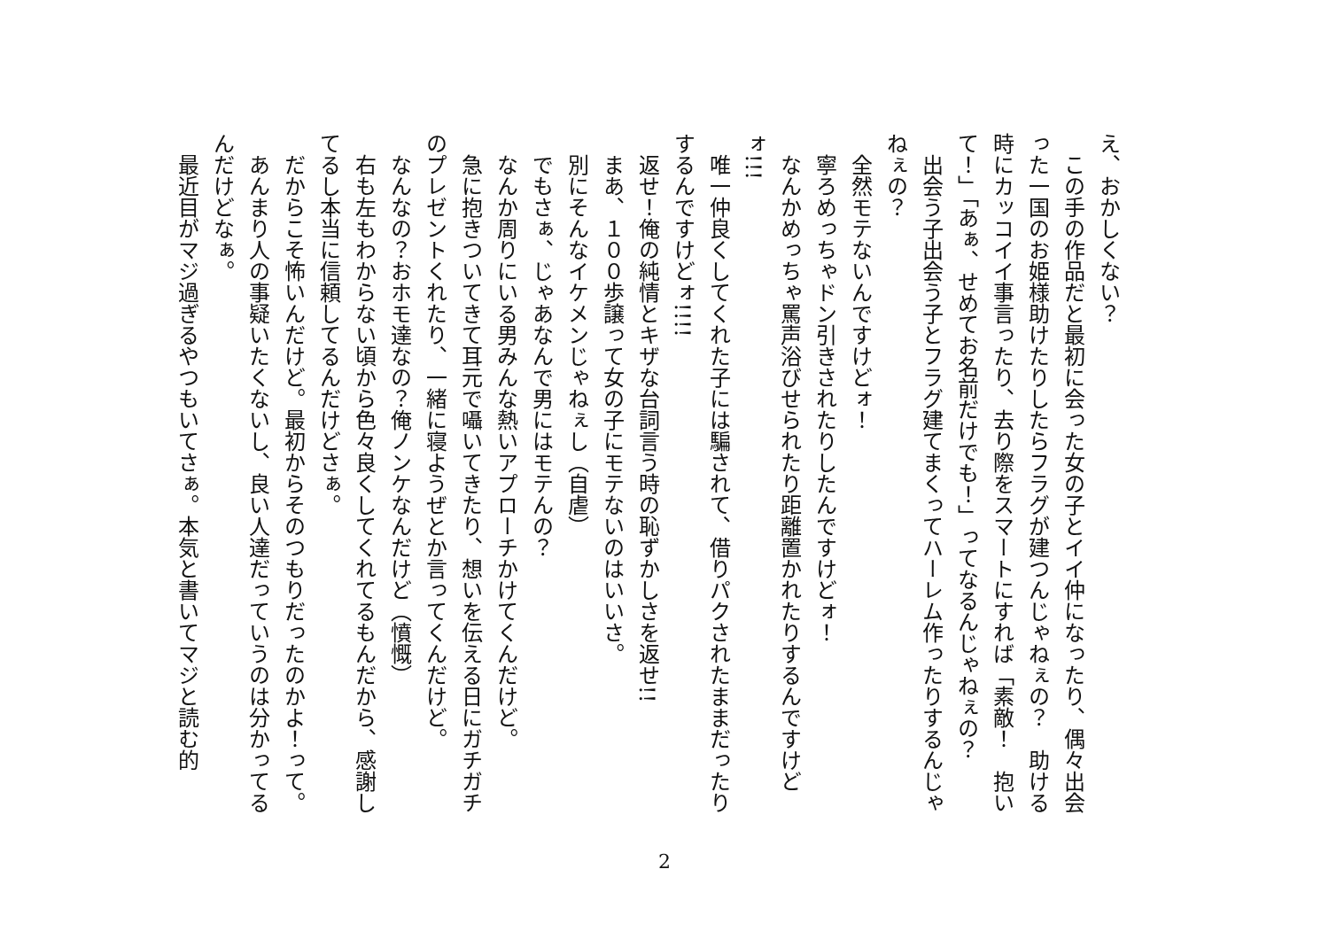え、おかしくない？
　この手の作品だと最初に会った女の子とイイ仲になったり、偶々出会った一国のお姫様助けたりしたらフラグが建つんじゃねぇの？　助ける時にカッコイイ事言ったり、去り際をスマートにすれば「素敵！　抱いて！」「あぁ、せめてお名前だけでも！」ってなるんじゃねぇの？
　出会う子出会う子とフラグ建てまくってハーレム作ったりするんじゃねぇの？
　全然モテないんですけどォ！
　寧ろめっちゃドン引きされたりしたんですけどォ！
　なんかめっちゃ罵声浴びせられたり距離置かれたりするんですけどォ!!!
　唯一仲良くしてくれた子には騙されて、借りパクされたままだったりするんですけどォ!!!!
　返せ！俺の純情とキザな台詞言う時の恥ずかしさを返せ!!
　まあ、１００歩譲って女の子にモテないのはいいさ。
　別にそんなイケメンじゃねぇし（自虐）
　でもさぁ、じゃあなんで男にはモテんの？
　なんか周りにいる男みんな熱いアプローチかけてくんだけど。
　急に抱きついてきて耳元で囁いてきたり、想いを伝える日にガチガチのプレゼントくれたり、一緒に寝ようぜとか言ってくんだけど。
　なんなの？おホモ達なの？俺ノンケなんだけど（憤慨）
　右も左もわからない頃から色々良くしてくれてるもんだから、感謝してるし本当に信頼してるんだけどさぁ。
　だからこそ怖いんだけど。最初からそのつもりだったのかよ！って。
　あんまり人の事疑いたくないし、良い人達だっていうのは分かってるんだけどなぁ。
　最近目がマジ過ぎるやつもいてさぁ。本気と書いてマジと読む的
2